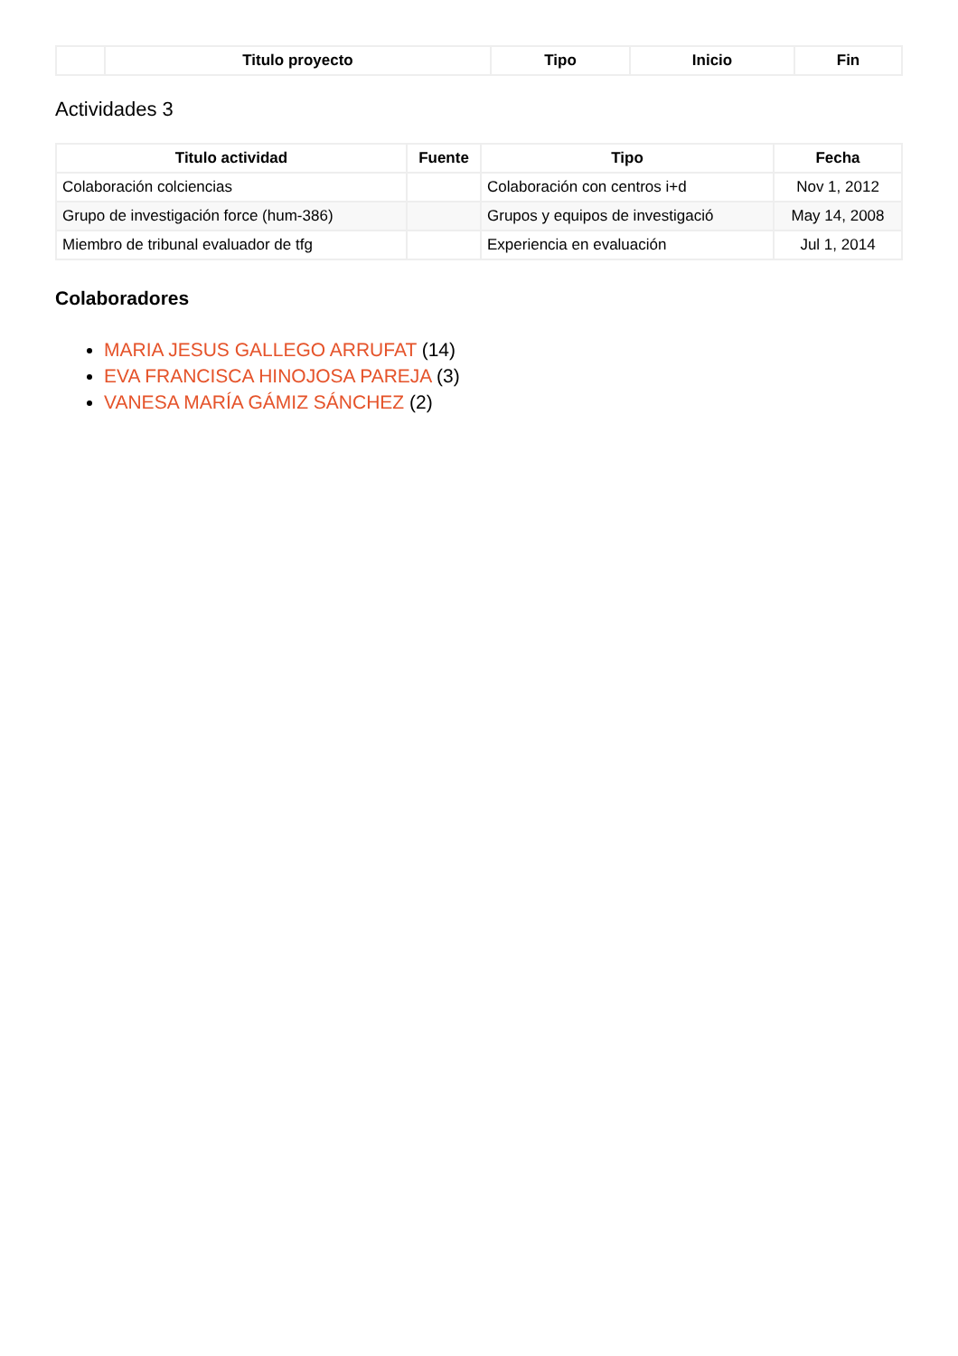| | Titulo proyecto | Tipo | Inicio | Fin |
| --- | --- | --- | --- | --- |
Actividades 3
| Titulo actividad | Fuente | Tipo | Fecha |
| --- | --- | --- | --- |
| Colaboración colciencias | | Colaboración con centros i+d | Nov 1, 2012 |
| Grupo de investigación force (hum-386) | | Grupos y equipos de investigació | May 14, 2008 |
| Miembro de tribunal evaluador de tfg | | Experiencia en evaluación | Jul 1, 2014 |
Colaboradores
MARIA JESUS GALLEGO ARRUFAT (14)
EVA FRANCISCA HINOJOSA PAREJA (3)
VANESA MARÍA GÁMIZ SÁNCHEZ (2)